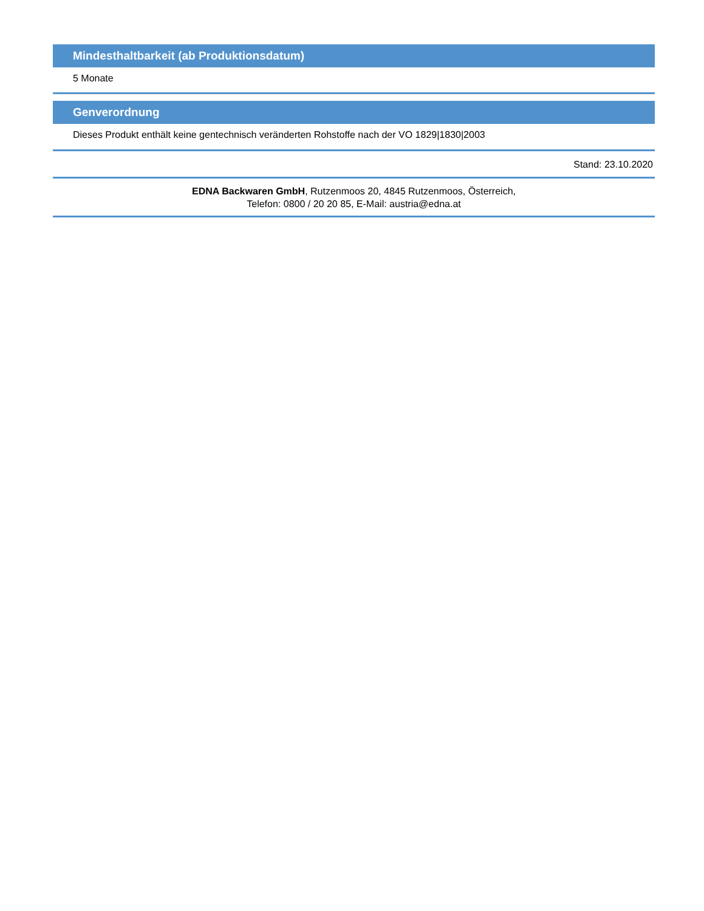Mindesthaltbarkeit (ab Produktionsdatum)
5 Monate
Genverordnung
Dieses Produkt enthält keine gentechnisch veränderten Rohstoffe nach der VO 1829|1830|2003
Stand: 23.10.2020
EDNA Backwaren GmbH, Rutzenmoos 20, 4845 Rutzenmoos, Österreich,
Telefon: 0800 / 20 20 85, E-Mail: austria@edna.at